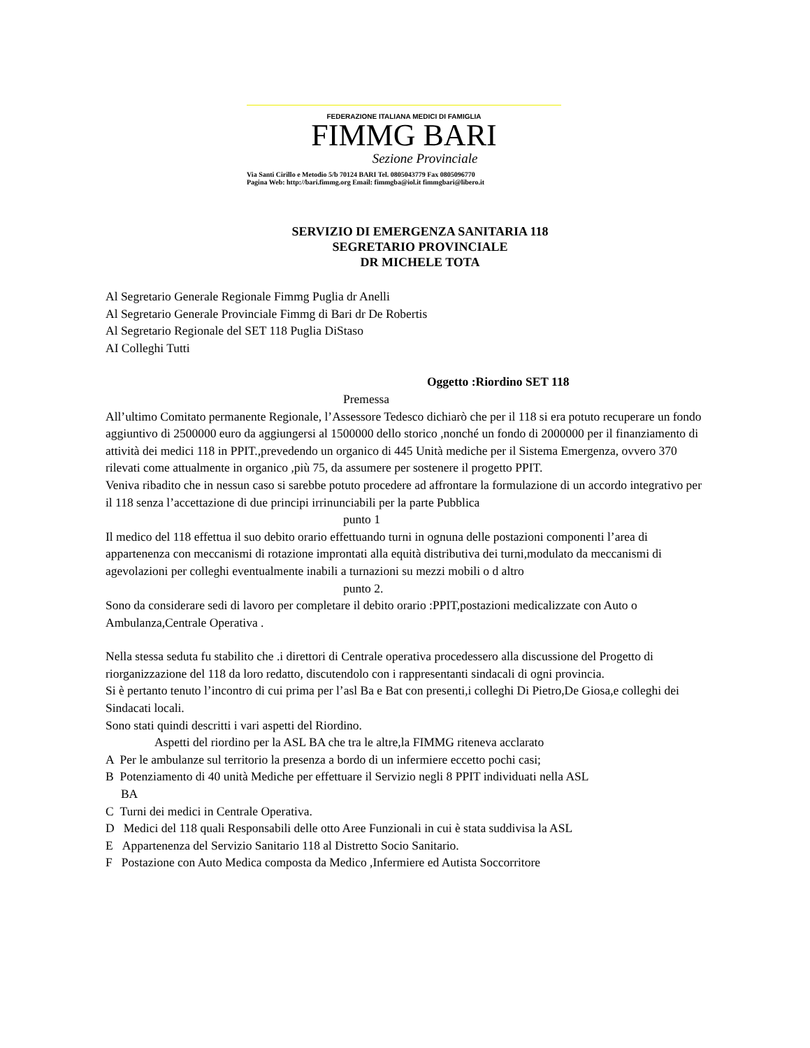FEDERAZIONE ITALIANA MEDICI DI FAMIGLIA
FIMMG BARI
Sezione Provinciale
Via Santi Cirillo e Metodio 5/b 70124 BARI Tel. 0805043779 Fax 0805096770
Pagina Web: http://bari.fimmg.org Email: fimmgba@iol.it fimmgbari@libero.it
SERVIZIO DI EMERGENZA SANITARIA 118
SEGRETARIO PROVINCIALE
DR MICHELE TOTA
Al Segretario Generale Regionale Fimmg Puglia dr Anelli
Al Segretario Generale Provinciale Fimmg di Bari dr De Robertis
Al Segretario Regionale del SET 118 Puglia DiStaso
AI Colleghi Tutti
Oggetto :Riordino SET 118
Premessa
All’ultimo Comitato permanente Regionale, l’Assessore Tedesco dichiarò che per il 118 si era potuto recuperare un fondo aggiuntivo di 2500000 euro da aggiungersi al 1500000 dello storico ,nonché un fondo di 2000000 per il finanziamento di attività dei medici 118 in PPIT.,prevedendo un organico di 445 Unità mediche per il Sistema Emergenza, ovvero 370 rilevati come attualmente in organico ,più 75, da assumere per sostenere il progetto PPIT.
Veniva ribadito che in nessun caso si sarebbe potuto procedere ad affrontare la formulazione di un accordo integrativo per il 118 senza l’accettazione di due principi irrinunciabili per la parte Pubblica
punto 1
Il medico del 118 effettua il suo debito orario effettuando turni in ognuna delle postazioni componenti l’area di appartenenza con meccanismi di rotazione improntati alla equità distributiva dei turni,modulato da meccanismi di agevolazioni per colleghi eventualmente inabili a turnazioni su mezzi mobili o d altro
punto 2.
Sono da considerare sedi di lavoro per completare il debito orario :PPIT,postazioni medicalizzate con Auto o Ambulanza,Centrale Operativa .
Nella stessa seduta fu stabilito che .i direttori di Centrale operativa procedessero alla discussione del Progetto di riorganizzazione del 118 da loro redatto, discutendolo con i rappresentanti sindacali di ogni provincia.
Si è pertanto tenuto l’incontro di cui prima per l’asl Ba e Bat con presenti,i colleghi Di Pietro,De Giosa,e colleghi dei Sindacati locali.
Sono stati quindi descritti i vari aspetti del Riordino.
Aspetti del riordino per la ASL BA che tra le altre,la FIMMG riteneva acclarato
A Per le ambulanze sul territorio la presenza a bordo di un infermiere eccetto pochi casi;
B Potenziamento di 40 unità Mediche per effettuare il Servizio negli 8 PPIT individuati nella ASL
BA
C Turni dei medici in Centrale Operativa.
D Medici del 118 quali Responsabili delle otto Aree Funzionali in cui è stata suddivisa la ASL
E Appartenenza del Servizio Sanitario 118 al Distretto Socio Sanitario.
F Postazione con Auto Medica composta da Medico ,Infermiere ed Autista Soccorritore